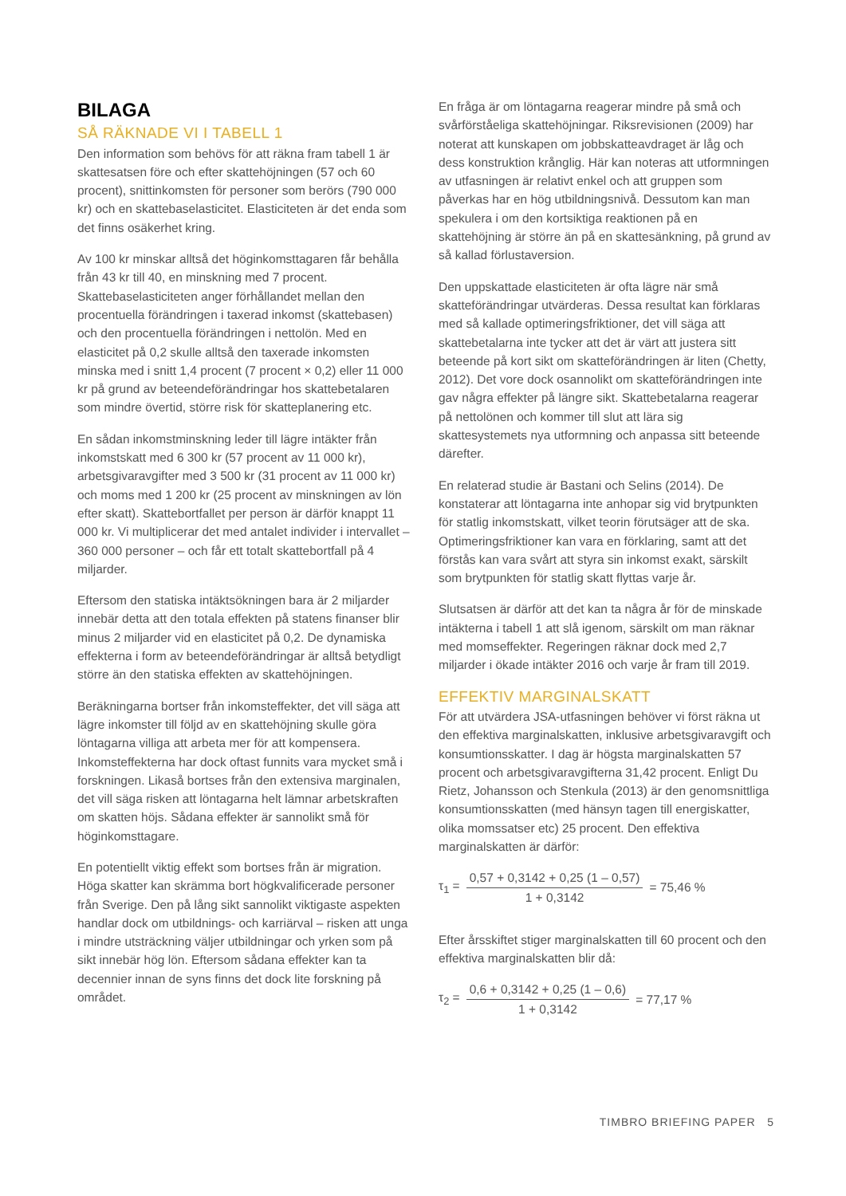BILAGA
SÅ RÄKNADE VI I TABELL 1
Den information som behövs för att räkna fram tabell 1 är skattesatsen före och efter skattehöjningen (57 och 60 procent), snittinkomsten för personer som berörs (790 000 kr) och en skattebaselasticitet. Elasticiteten är det enda som det finns osäkerhet kring.
Av 100 kr minskar alltså det höginkomsttagaren får behålla från 43 kr till 40, en minskning med 7 procent. Skattebaselasticiteten anger förhållandet mellan den procentuella förändringen i taxerad inkomst (skattebasen) och den procentuella förändringen i nettolön. Med en elasticitet på 0,2 skulle alltså den taxerade inkomsten minska med i snitt 1,4 procent (7 procent × 0,2) eller 11 000 kr på grund av beteendeförändringar hos skattebetalaren som mindre övertid, större risk för skatteplanering etc.
En sådan inkomstminskning leder till lägre intäkter från inkomstskatt med 6 300 kr (57 procent av 11 000 kr), arbetsgivaravgifter med 3 500 kr (31 procent av 11 000 kr) och moms med 1 200 kr (25 procent av minskningen av lön efter skatt). Skattebortfallet per person är därför knappt 11 000 kr. Vi multiplicerar det med antalet individer i intervallet – 360 000 personer – och får ett totalt skattebortfall på 4 miljarder.
Eftersom den statiska intäktsökningen bara är 2 miljarder innebär detta att den totala effekten på statens finanser blir minus 2 miljarder vid en elasticitet på 0,2. De dynamiska effekterna i form av beteendeförändringar är alltså betydligt större än den statiska effekten av skattehöjningen.
Beräkningarna bortser från inkomsteffekter, det vill säga att lägre inkomster till följd av en skattehöjning skulle göra löntagarna villiga att arbeta mer för att kompensera. Inkomsteffekterna har dock oftast funnits vara mycket små i forskningen. Likaså bortses från den extensiva marginalen, det vill säga risken att löntagarna helt lämnar arbetskraften om skatten höjs. Sådana effekter är sannolikt små för höginkomsttagare.
En potentiellt viktig effekt som bortses från är migration. Höga skatter kan skrämma bort högkvalificerade personer från Sverige. Den på lång sikt sannolikt viktigaste aspekten handlar dock om utbildnings- och karriärval – risken att unga i mindre utsträckning väljer utbildningar och yrken som på sikt innebär hög lön. Eftersom sådana effekter kan ta decennier innan de syns finns det dock lite forskning på området.
En fråga är om löntagarna reagerar mindre på små och svårförståeliga skattehöjningar. Riksrevisionen (2009) har noterat att kunskapen om jobbskatteavdraget är låg och dess konstruktion krånglig. Här kan noteras att utformningen av utfasningen är relativt enkel och att gruppen som påverkas har en hög utbildningsnivå. Dessutom kan man spekulera i om den kortsiktiga reaktionen på en skattehöjning är större än på en skattesänkning, på grund av så kallad förlustaversion.
Den uppskattade elasticiteten är ofta lägre när små skatteförändringar utvärderas. Dessa resultat kan förklaras med så kallade optimeringsfriktioner, det vill säga att skattebetalarna inte tycker att det är värt att justera sitt beteende på kort sikt om skatteförändringen är liten (Chetty, 2012). Det vore dock osannolikt om skatteförändringen inte gav några effekter på längre sikt. Skattebetalarna reagerar på nettolönen och kommer till slut att lära sig skattesystemets nya utformning och anpassa sitt beteende därefter.
En relaterad studie är Bastani och Selins (2014). De konstaterar att löntagarna inte anhopar sig vid brytpunkten för statlig inkomstskatt, vilket teorin förutsäger att de ska. Optimeringsfriktioner kan vara en förklaring, samt att det förstås kan vara svårt att styra sin inkomst exakt, särskilt som brytpunkten för statlig skatt flyttas varje år.
Slutsatsen är därför att det kan ta några år för de minskade intäkterna i tabell 1 att slå igenom, särskilt om man räknar med momseffekter. Regeringen räknar dock med 2,7 miljarder i ökade intäkter 2016 och varje år fram till 2019.
EFFEKTIV MARGINALSKATT
För att utvärdera JSA-utfasningen behöver vi först räkna ut den effektiva marginalskatten, inklusive arbetsgivaravgift och konsumtionsskatter. I dag är högsta marginalskatten 57 procent och arbetsgivaravgifterna 31,42 procent. Enligt Du Rietz, Johansson och Stenkula (2013) är den genomsnittliga konsumtionsskatten (med hänsyn tagen till energiskatter, olika momssatser etc) 25 procent. Den effektiva marginalskatten är därför:
τ<sub>1</sub> =
0,57 + 0,3142 + 0,25 (1 – 0,57)
1 + 0,3142
= 75,46 %
Efter årsskiftet stiger marginalskatten till 60 procent och den effektiva marginalskatten blir då:
τ<sub>2</sub> =
0,6 + 0,3142 + 0,25 (1 – 0,6)
1 + 0,3142
= 77,17 %
TIMBRO BRIEFING PAPER 5